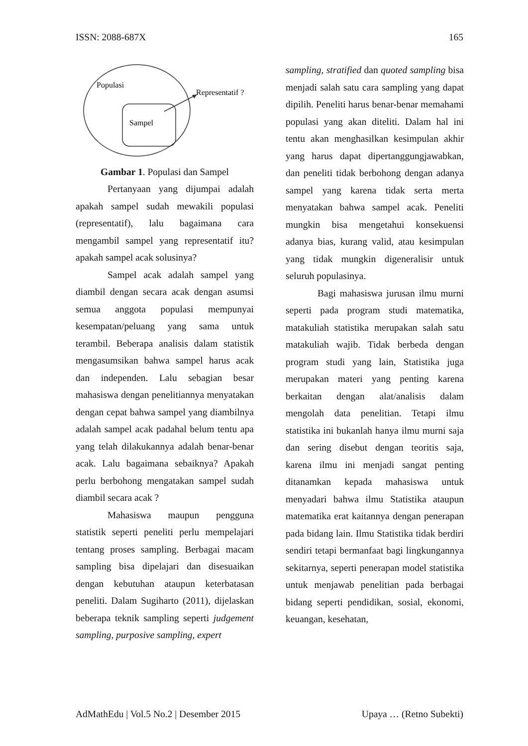ISSN: 2088-687X 165
Populasi
Representatif ?
Sampel
Gambar 1. Populasi dan Sampel
Pertanyaan yang dijumpai adalah apakah sampel sudah mewakili populasi (representatif), lalu bagaimana cara mengambil sampel yang representatif itu? apakah sampel acak solusinya?
Sampel acak adalah sampel yang diambil dengan secara acak dengan asumsi semua anggota populasi mempunyai kesempatan/peluang yang sama untuk terambil. Beberapa analisis dalam statistik mengasumsikan bahwa sampel harus acak dan independen. Lalu sebagian besar mahasiswa dengan penelitiannya menyatakan dengan cepat bahwa sampel yang diambilnya adalah sampel acak padahal belum tentu apa yang telah dilakukannya adalah benar-benar acak. Lalu bagaimana sebaiknya? Apakah perlu berbohong mengatakan sampel sudah diambil secara acak ?
Mahasiswa maupun pengguna statistik seperti peneliti perlu mempelajari tentang proses sampling. Berbagai macam sampling bisa dipelajari dan disesuaikan dengan kebutuhan ataupun keterbatasan peneliti. Dalam Sugiharto (2011), dijelaskan beberapa teknik sampling seperti judgement sampling, purposive sampling, expert
sampling, stratified dan quoted sampling bisa menjadi salah satu cara sampling yang dapat dipilih. Peneliti harus benar-benar memahami populasi yang akan diteliti. Dalam hal ini tentu akan menghasilkan kesimpulan akhir yang harus dapat dipertanggungjawabkan, dan peneliti tidak berbohong dengan adanya sampel yang karena tidak serta merta menyatakan bahwa sampel acak. Peneliti mungkin bisa mengetahui konsekuensi adanya bias, kurang valid, atau kesimpulan yang tidak mungkin digeneralisir untuk seluruh populasinya.
Bagi mahasiswa jurusan ilmu murni seperti pada program studi matematika, matakuliah statistika merupakan salah satu matakuliah wajib. Tidak berbeda dengan program studi yang lain, Statistika juga merupakan materi yang penting karena berkaitan dengan alat/analisis dalam mengolah data penelitian. Tetapi ilmu statistika ini bukanlah hanya ilmu murni saja dan sering disebut dengan teoritis saja, karena ilmu ini menjadi sangat penting ditanamkan kepada mahasiswa untuk menyadari bahwa ilmu Statistika ataupun matematika erat kaitannya dengan penerapan pada bidang lain. Ilmu Statistika tidak berdiri sendiri tetapi bermanfaat bagi lingkungannya sekitarnya, seperti penerapan model statistika untuk menjawab penelitian pada berbagai bidang seperti pendidikan, sosial, ekonomi, keuangan, kesehatan,
AdMathEdu | Vol.5 No.2 | Desember 2015 Upaya … (Retno Subekti)